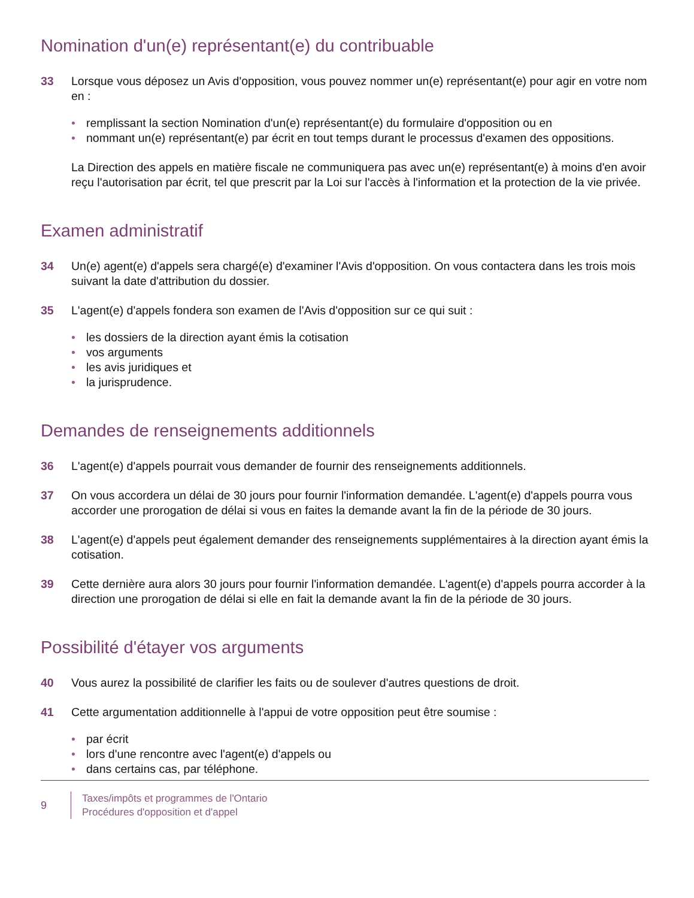Nomination d'un(e) représentant(e) du contribuable
33 Lorsque vous déposez un Avis d'opposition, vous pouvez nommer un(e) représentant(e) pour agir en votre nom en :
• remplissant la section Nomination d'un(e) représentant(e) du formulaire d'opposition ou en
• nommant un(e) représentant(e) par écrit en tout temps durant le processus d'examen des oppositions.
La Direction des appels en matière fiscale ne communiquera pas avec un(e) représentant(e) à moins d'en avoir reçu l'autorisation par écrit, tel que prescrit par la Loi sur l'accès à l'information et la protection de la vie privée.
Examen administratif
34 Un(e) agent(e) d'appels sera chargé(e) d'examiner l'Avis d'opposition. On vous contactera dans les trois mois suivant la date d'attribution du dossier.
35 L'agent(e) d'appels fondera son examen de l'Avis d'opposition sur ce qui suit :
• les dossiers de la direction ayant émis la cotisation
• vos arguments
• les avis juridiques et
• la jurisprudence.
Demandes de renseignements additionnels
36 L'agent(e) d'appels pourrait vous demander de fournir des renseignements additionnels.
37 On vous accordera un délai de 30 jours pour fournir l'information demandée. L'agent(e) d'appels pourra vous accorder une prorogation de délai si vous en faites la demande avant la fin de la période de 30 jours.
38 L'agent(e) d'appels peut également demander des renseignements supplémentaires à la direction ayant émis la cotisation.
39 Cette dernière aura alors 30 jours pour fournir l'information demandée. L'agent(e) d'appels pourra accorder à la direction une prorogation de délai si elle en fait la demande avant la fin de la période de 30 jours.
Possibilité d'étayer vos arguments
40 Vous aurez la possibilité de clarifier les faits ou de soulever d'autres questions de droit.
41 Cette argumentation additionnelle à l'appui de votre opposition peut être soumise :
• par écrit
• lors d'une rencontre avec l'agent(e) d'appels ou
• dans certains cas, par téléphone.
9
Taxes/impôts et programmes de l'Ontario
Procédures d'opposition et d'appel